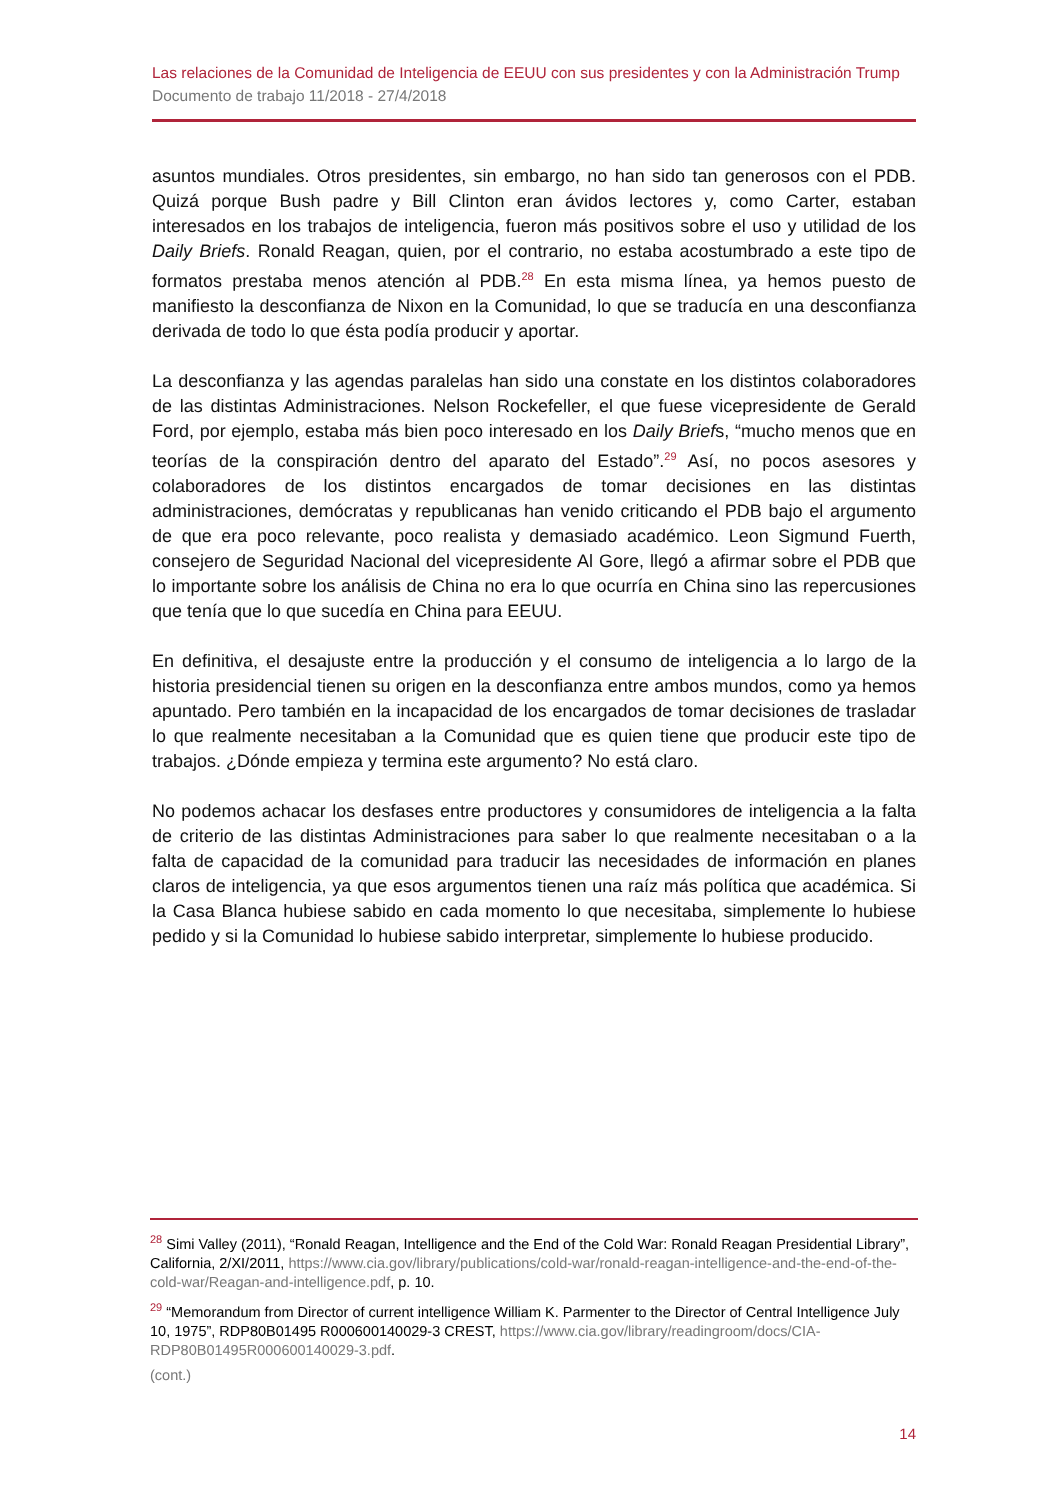Las relaciones de la Comunidad de Inteligencia de EEUU con sus presidentes y con la Administración Trump
Documento de trabajo 11/2018 - 27/4/2018
asuntos mundiales. Otros presidentes, sin embargo, no han sido tan generosos con el PDB. Quizá porque Bush padre y Bill Clinton eran ávidos lectores y, como Carter, estaban interesados en los trabajos de inteligencia, fueron más positivos sobre el uso y utilidad de los Daily Briefs. Ronald Reagan, quien, por el contrario, no estaba acostumbrado a este tipo de formatos prestaba menos atención al PDB.<sup>28</sup> En esta misma línea, ya hemos puesto de manifiesto la desconfianza de Nixon en la Comunidad, lo que se traducía en una desconfianza derivada de todo lo que ésta podía producir y aportar.
La desconfianza y las agendas paralelas han sido una constate en los distintos colaboradores de las distintas Administraciones. Nelson Rockefeller, el que fuese vicepresidente de Gerald Ford, por ejemplo, estaba más bien poco interesado en los Daily Briefs, “mucho menos que en teorías de la conspiración dentro del aparato del Estado”.<sup>29</sup> Así, no pocos asesores y colaboradores de los distintos encargados de tomar decisiones en las distintas administraciones, demócratas y republicanas han venido criticando el PDB bajo el argumento de que era poco relevante, poco realista y demasiado académico. Leon Sigmund Fuerth, consejero de Seguridad Nacional del vicepresidente Al Gore, llegó a afirmar sobre el PDB que lo importante sobre los análisis de China no era lo que ocurría en China sino las repercusiones que tenía que lo que sucedía en China para EEUU.
En definitiva, el desajuste entre la producción y el consumo de inteligencia a lo largo de la historia presidencial tienen su origen en la desconfianza entre ambos mundos, como ya hemos apuntado. Pero también en la incapacidad de los encargados de tomar decisiones de trasladar lo que realmente necesitaban a la Comunidad que es quien tiene que producir este tipo de trabajos. ¿Dónde empieza y termina este argumento? No está claro.
No podemos achacar los desfases entre productores y consumidores de inteligencia a la falta de criterio de las distintas Administraciones para saber lo que realmente necesitaban o a la falta de capacidad de la comunidad para traducir las necesidades de información en planes claros de inteligencia, ya que esos argumentos tienen una raíz más política que académica. Si la Casa Blanca hubiese sabido en cada momento lo que necesitaba, simplemente lo hubiese pedido y si la Comunidad lo hubiese sabido interpretar, simplemente lo hubiese producido.
<sup>28</sup> Simi Valley (2011), “Ronald Reagan, Intelligence and the End of the Cold War: Ronald Reagan Presidential Library”, California, 2/XI/2011, https://www.cia.gov/library/publications/cold-war/ronald-reagan-intelligence-and-the-end-of-the-cold-war/Reagan-and-intelligence.pdf, p. 10.
<sup>29</sup> “Memorandum from Director of current intelligence William K. Parmenter to the Director of Central Intelligence July 10, 1975”, RDP80B01495 R000600140029-3 CREST, https://www.cia.gov/library/readingroom/docs/CIA-RDP80B01495R000600140029-3.pdf.
(cont.)
14